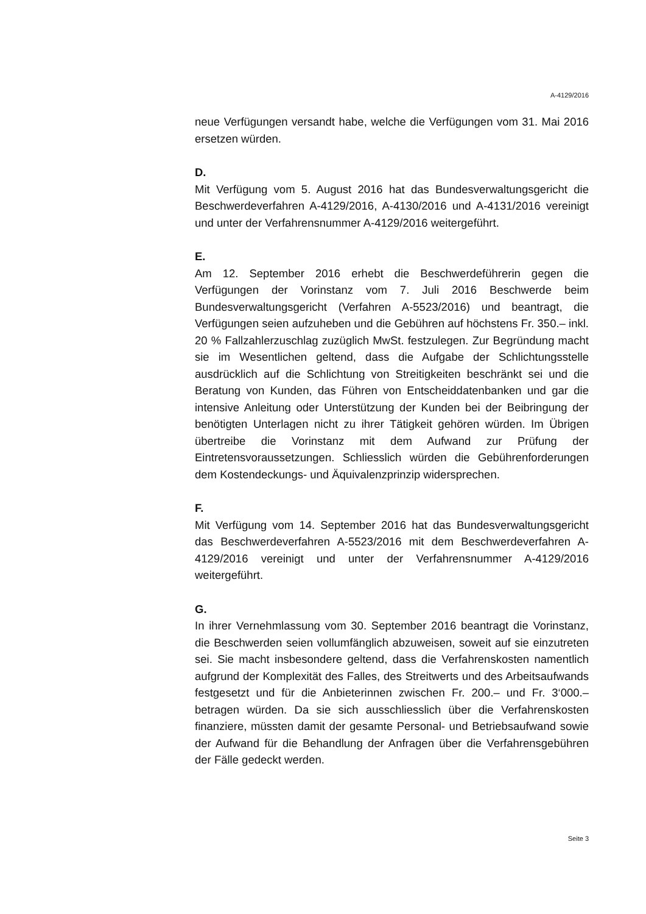A-4129/2016
neue Verfügungen versandt habe, welche die Verfügungen vom 31. Mai 2016 ersetzen würden.
D.
Mit Verfügung vom 5. August 2016 hat das Bundesverwaltungsgericht die Beschwerdeverfahren A-4129/2016, A-4130/2016 und A-4131/2016 vereinigt und unter der Verfahrensnummer A-4129/2016 weitergeführt.
E.
Am 12. September 2016 erhebt die Beschwerdeführerin gegen die Verfügungen der Vorinstanz vom 7. Juli 2016 Beschwerde beim Bundesverwaltungsgericht (Verfahren A-5523/2016) und beantragt, die Verfügungen seien aufzuheben und die Gebühren auf höchstens Fr. 350.– inkl. 20 % Fallzahlerzuschlag zuzüglich MwSt. festzulegen. Zur Begründung macht sie im Wesentlichen geltend, dass die Aufgabe der Schlichtungsstelle ausdrücklich auf die Schlichtung von Streitigkeiten beschränkt sei und die Beratung von Kunden, das Führen von Entscheiddatenbanken und gar die intensive Anleitung oder Unterstützung der Kunden bei der Beibringung der benötigten Unterlagen nicht zu ihrer Tätigkeit gehören würden. Im Übrigen übertreibe die Vorinstanz mit dem Aufwand zur Prüfung der Eintretensvoraussetzungen. Schliesslich würden die Gebührenforderungen dem Kostendeckungs- und Äquivalenzprinzip widersprechen.
F.
Mit Verfügung vom 14. September 2016 hat das Bundesverwaltungsgericht das Beschwerdeverfahren A-5523/2016 mit dem Beschwerdeverfahren A-4129/2016 vereinigt und unter der Verfahrensnummer A-4129/2016 weitergeführt.
G.
In ihrer Vernehmlassung vom 30. September 2016 beantragt die Vorinstanz, die Beschwerden seien vollumfänglich abzuweisen, soweit auf sie einzutreten sei. Sie macht insbesondere geltend, dass die Verfahrenskosten namentlich aufgrund der Komplexität des Falles, des Streitwerts und des Arbeitsaufwands festgesetzt und für die Anbieterinnen zwischen Fr. 200.– und Fr. 3‘000.– betragen würden. Da sie sich ausschliesslich über die Verfahrenskosten finanziere, müssten damit der gesamte Personal- und Betriebsaufwand sowie der Aufwand für die Behandlung der Anfragen über die Verfahrensgebühren der Fälle gedeckt werden.
Seite 3